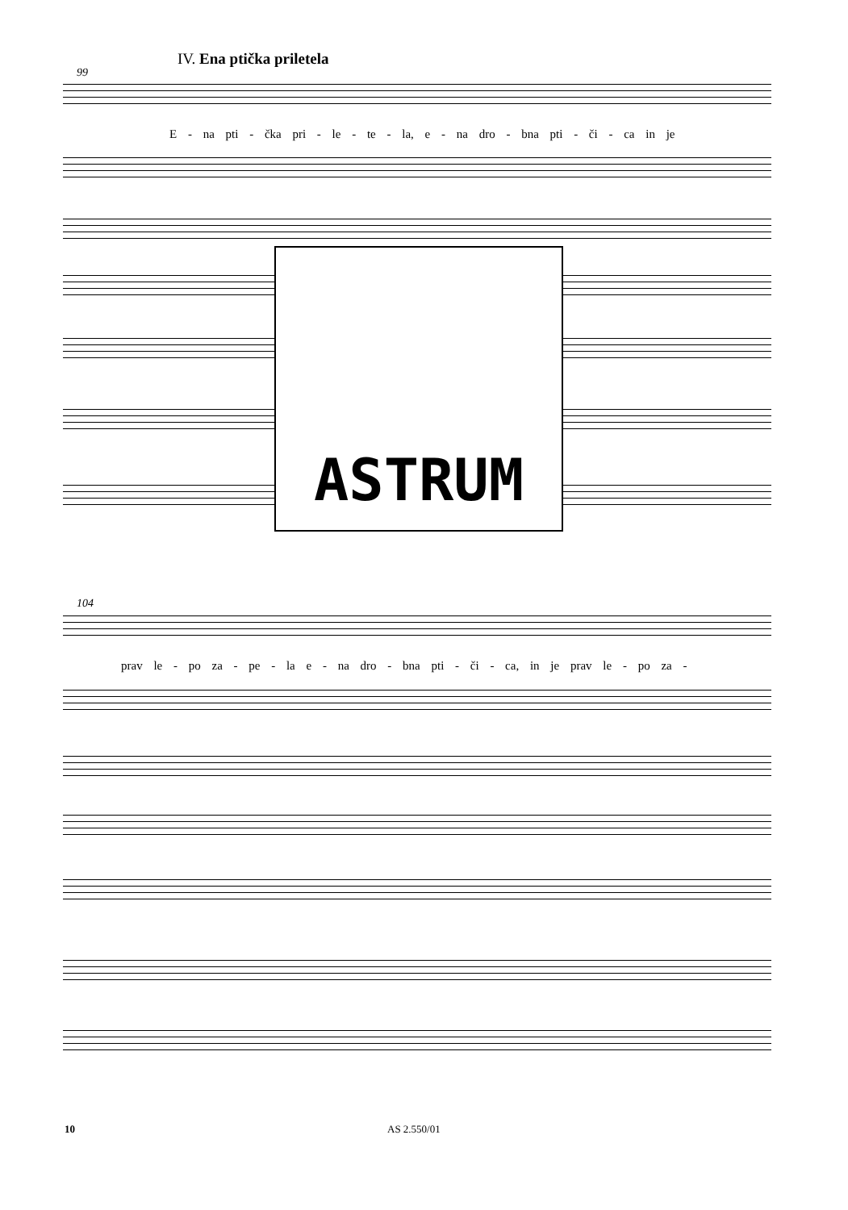IV. Ena ptička priletela
99
E - na pti - čka pri - le - te - la, e - na dro - bna pti - či - ca in je
ASTRUM
104
prav le - po za - pe - la e - na dro - bna pti - či - ca, in je prav le - po za -
10 AS 2.550/01